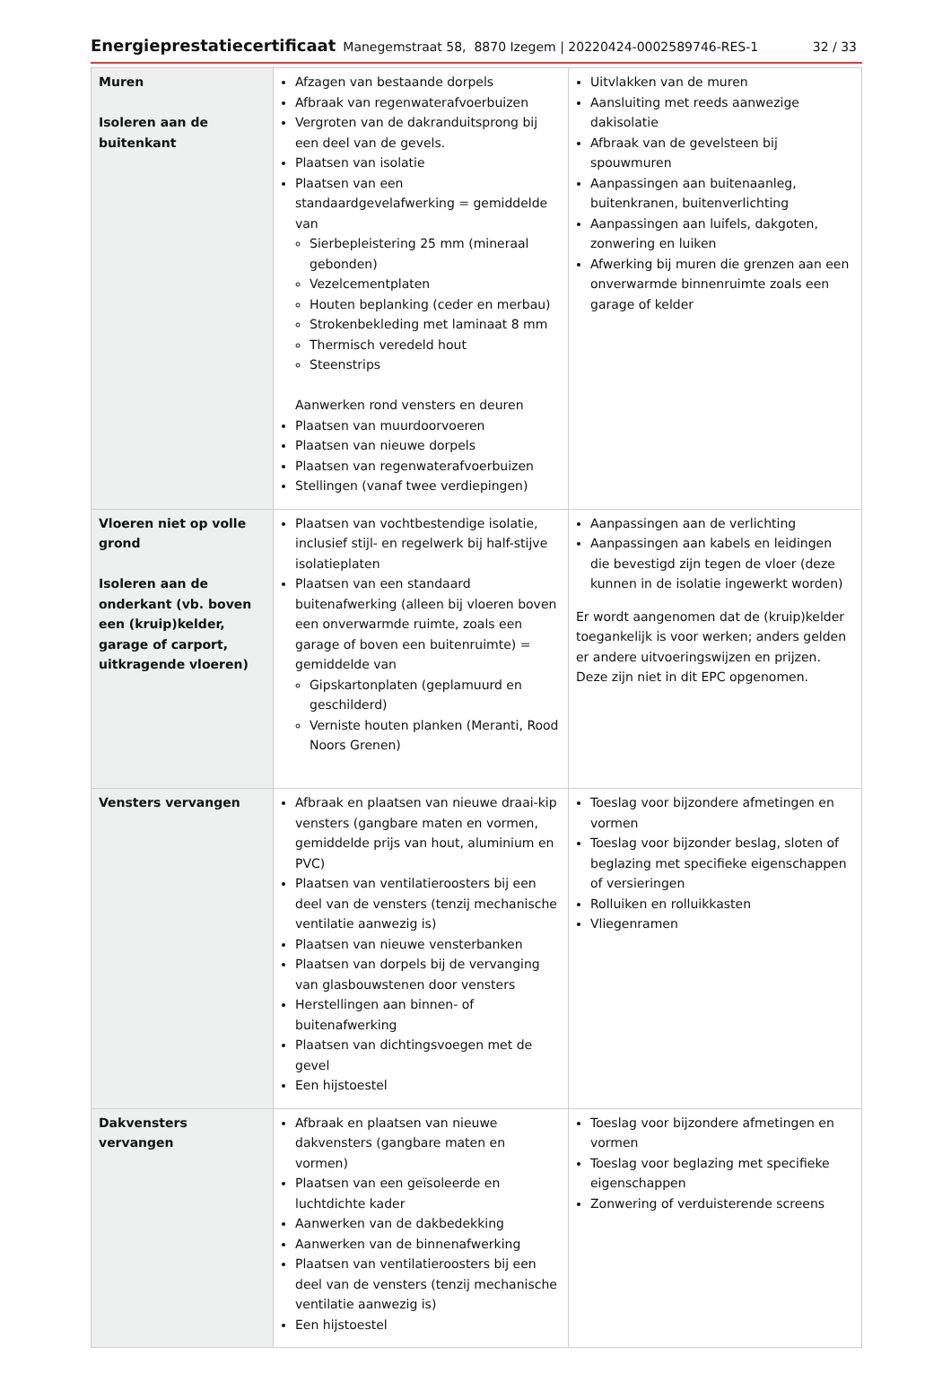Energieprestatiecertificaat Manegemstraat 58, 8870 Izegem | 20220424-0002589746-RES-1 32 / 33
| Muren Isoleren aan de buitenkant | Afzagen van bestaande dorpels Afbraak van regenwaterafvoerbuizen Vergroten van de dakranduitsprong bij een deel van de gevels. Plaatsen van isolatie Plaatsen van een standaardgevelafwerking = gemiddelde van Sierbepleistering 25 mm (mineraal gebonden) Vezelcementplaten Houten beplanking (ceder en merbau) Strokenbekleding met laminaat 8 mm Thermisch veredeld hout Steenstrips Aanwerken rond vensters en deuren Plaatsen van muurdoorvoeren Plaatsen van nieuwe dorpels Plaatsen van regenwaterafvoerbuizen Stellingen (vanaf twee verdiepingen) | Uitvlakken van de muren Aansluiting met reeds aanwezige dakisolatie Afbraak van de gevelsteen bij spouwmuren Aanpassingen aan buitenaanleg, buitenkranen, buitenverlichting Aanpassingen aan luifels, dakgoten, zonwering en luiken Afwerking bij muren die grenzen aan een onverwarmde binnenruimte zoals een garage of kelder |
| Vloeren niet op volle grond Isoleren aan de onderkant (vb. boven een (kruip)kelder, garage of carport, uitkragende vloeren) | Plaatsen van vochtbestendige isolatie, inclusief stijl- en regelwerk bij half-stijve isolatieplaten Plaatsen van een standaard buitenafwerking (alleen bij vloeren boven een onverwarmde ruimte, zoals een garage of boven een buitenruimte) = gemiddelde van Gipskartonplaten (geplamuurd en geschilderd) Verniste houten planken (Meranti, Rood Noors Grenen) | Aanpassingen aan de verlichting Aanpassingen aan kabels en leidingen die bevestigd zijn tegen de vloer (deze kunnen in de isolatie ingewerkt worden) Er wordt aangenomen dat de (kruip)kelder toegankelijk is voor werken; anders gelden er andere uitvoeringswijzen en prijzen. Deze zijn niet in dit EPC opgenomen. |
| Vensters vervangen | Afbraak en plaatsen van nieuwe draai-kip vensters (gangbare maten en vormen, gemiddelde prijs van hout, aluminium en PVC) Plaatsen van ventilatieroosters bij een deel van de vensters (tenzij mechanische ventilatie aanwezig is) Plaatsen van nieuwe vensterbanken Plaatsen van dorpels bij de vervanging van glasbouwstenen door vensters Herstellingen aan binnen- of buitenafwerking Plaatsen van dichtingsvoegen met de gevel Een hijstoestel | Toeslag voor bijzondere afmetingen en vormen Toeslag voor bijzonder beslag, sloten of beglazing met specifieke eigenschappen of versieringen Rolluiken en rolluikkasten Vliegenramen |
| Dakvensters vervangen | Afbraak en plaatsen van nieuwe dakvensters (gangbare maten en vormen) Plaatsen van een geïsoleerde en luchtdichte kader Aanwerken van de dakbedekking Aanwerken van de binnenafwerking Plaatsen van ventilatieroosters bij een deel van de vensters (tenzij mechanische ventilatie aanwezig is) Een hijstoestel | Toeslag voor bijzondere afmetingen en vormen Toeslag voor beglazing met specifieke eigenschappen Zonwering of verduisterende screens |